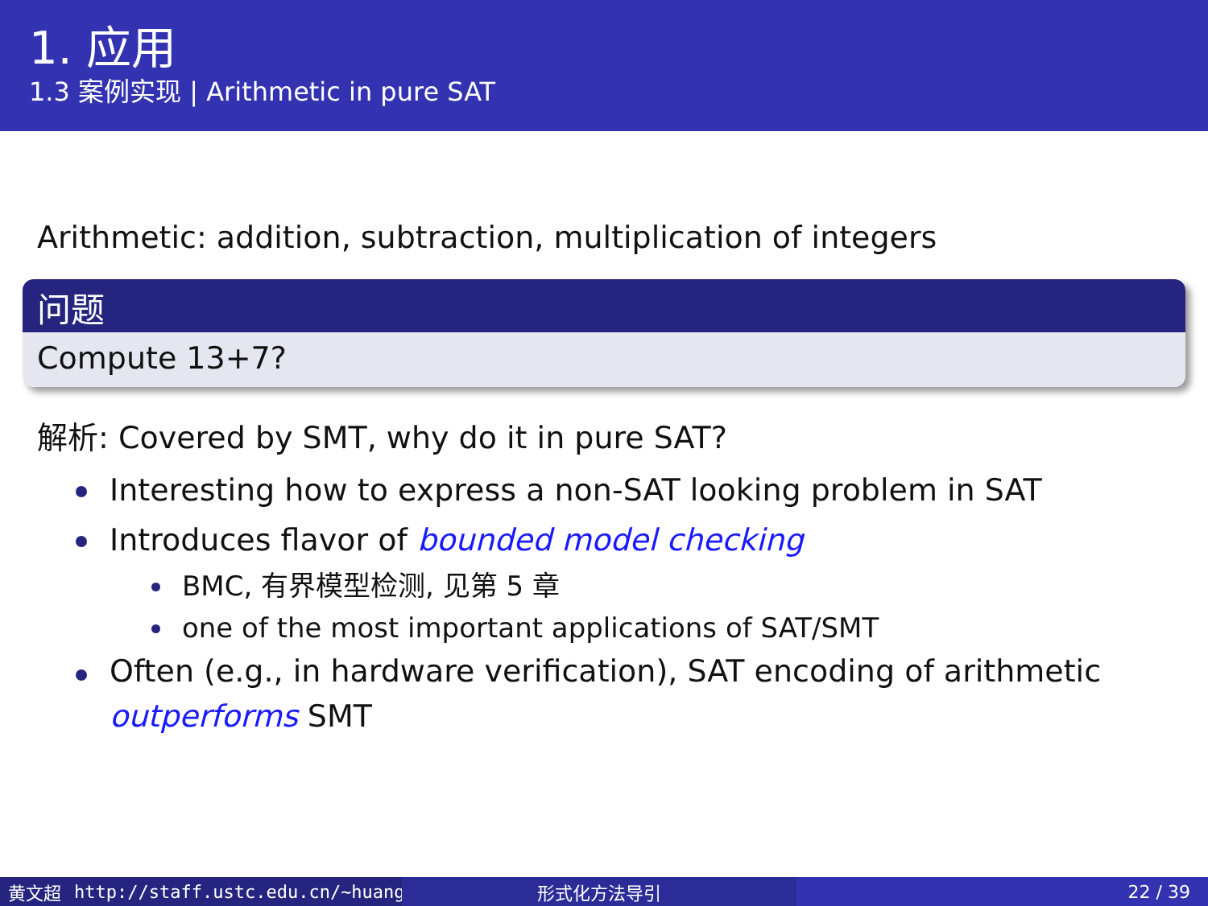1. 应用
1.3 案例实现 | Arithmetic in pure SAT
Arithmetic: addition, subtraction, multiplication of integers
问题
Compute 13+7?
解析: Covered by SMT, why do it in pure SAT?
Interesting how to express a non-SAT looking problem in SAT
Introduces flavor of bounded model checking
BMC, 有界模型检测, 见第 5 章
one of the most important applications of SAT/SMT
Often (e.g., in hardware verification), SAT encoding of arithmetic outperforms SMT
黄文超 http://staff.ustc.edu.cn/~huang 形式化方法导引 22 / 39